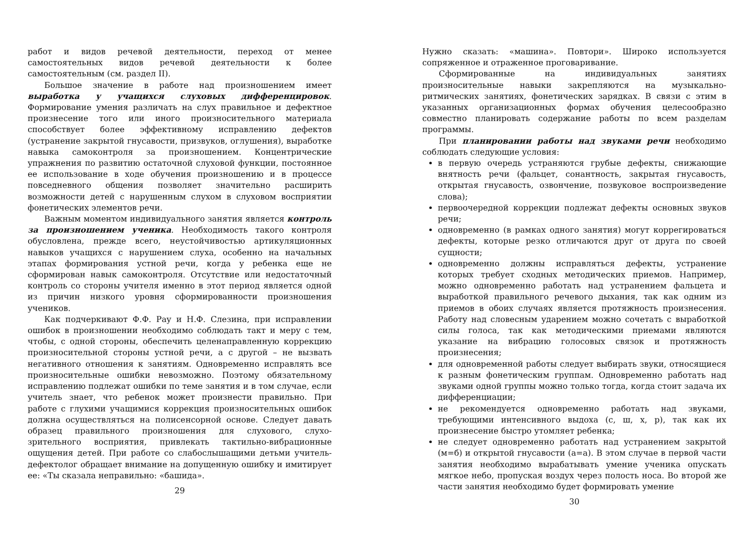работ и видов речевой деятельности, переход от менее самостоятельных видов речевой деятельности к более самостоятельным (см. раздел II).
Большое значение в работе над произношением имеет выработка у учащихся слуховых дифференцировок. Формирование умения различать на слух правильное и дефектное произнесение того или иного произносительного материала способствует более эффективному исправлению дефектов (устранение закрытой гнусавости, призвуков, оглушения), выработке навыка самоконтроля за произношением. Концентрические упражнения по развитию остаточной слуховой функции, постоянное ее использование в ходе обучения произношению и в процессе повседневного общения позволяет значительно расширить возможности детей с нарушенным слухом в слуховом восприятии фонетических элементов речи.
Важным моментом индивидуального занятия является контроль за произношением ученика. Необходимость такого контроля обусловлена, прежде всего, неустойчивостью артикуляционных навыков учащихся с нарушением слуха, особенно на начальных этапах формирования устной речи, когда у ребенка еще не сформирован навык самоконтроля. Отсутствие или недостаточный контроль со стороны учителя именно в этот период является одной из причин низкого уровня сформированности произношения учеников.
Как подчеркивают Ф.Ф. Рау и Н.Ф. Слезина, при исправлении ошибок в произношении необходимо соблюдать такт и меру с тем, чтобы, с одной стороны, обеспечить целенаправленную коррекцию произносительной стороны устной речи, а с другой – не вызвать негативного отношения к занятиям. Одновременно исправлять все произносительные ошибки невозможно. Поэтому обязательному исправлению подлежат ошибки по теме занятия и в том случае, если учитель знает, что ребенок может произнести правильно. При работе с глухими учащимися коррекция произносительных ошибок должна осуществляться на полисенсорной основе. Следует давать образец правильного произношения для слухового, слухо-зрительного восприятия, привлекать тактильно-вибрационные ощущения детей. При работе со слабослышащими детьми учитель-дефектолог обращает внимание на допущенную ошибку и имитирует ее: «Ты сказала неправильно: «башида».
29
Нужно сказать: «машина». Повтори». Широко используется сопряженное и отраженное проговаривание.
Сформированные на индивидуальных занятиях произносительные навыки закрепляются на музыкально-ритмических занятиях, фонетических зарядках. В связи с этим в указанных организационных формах обучения целесообразно совместно планировать содержание работы по всем разделам программы.
При планировании работы над звуками речи необходимо соблюдать следующие условия:
в первую очередь устраняются грубые дефекты, снижающие внятность речи (фальцет, сонантность, закрытая гнусавость, открытая гнусавость, озвончение, позвуковое воспроизведение слова);
первоочередной коррекции подлежат дефекты основных звуков речи;
одновременно (в рамках одного занятия) могут коррегироваться дефекты, которые резко отличаются друг от друга по своей сущности;
одновременно должны исправляться дефекты, устранение которых требует сходных методических приемов. Например, можно одновременно работать над устранением фальцета и выработкой правильного речевого дыхания, так как одним из приемов в обоих случаях является протяжность произнесения. Работу над словесным ударением можно сочетать с выработкой силы голоса, так как методическими приемами являются указание на вибрацию голосовых связок и протяжность произнесения;
для одновременной работы следует выбирать звуки, относящиеся к разным фонетическим группам. Одновременно работать над звуками одной группы можно только тогда, когда стоит задача их дифференциации;
не рекомендуется одновременно работать над звуками, требующими интенсивного выдоха (с, ш, х, р), так как их произнесение быстро утомляет ребенка;
не следует одновременно работать над устранением закрытой (м=б) и открытой гнусавости (а=а). В этом случае в первой части занятия необходимо вырабатывать умение ученика опускать мягкое небо, пропуская воздух через полость носа. Во второй же части занятия необходимо будет формировать умение
30